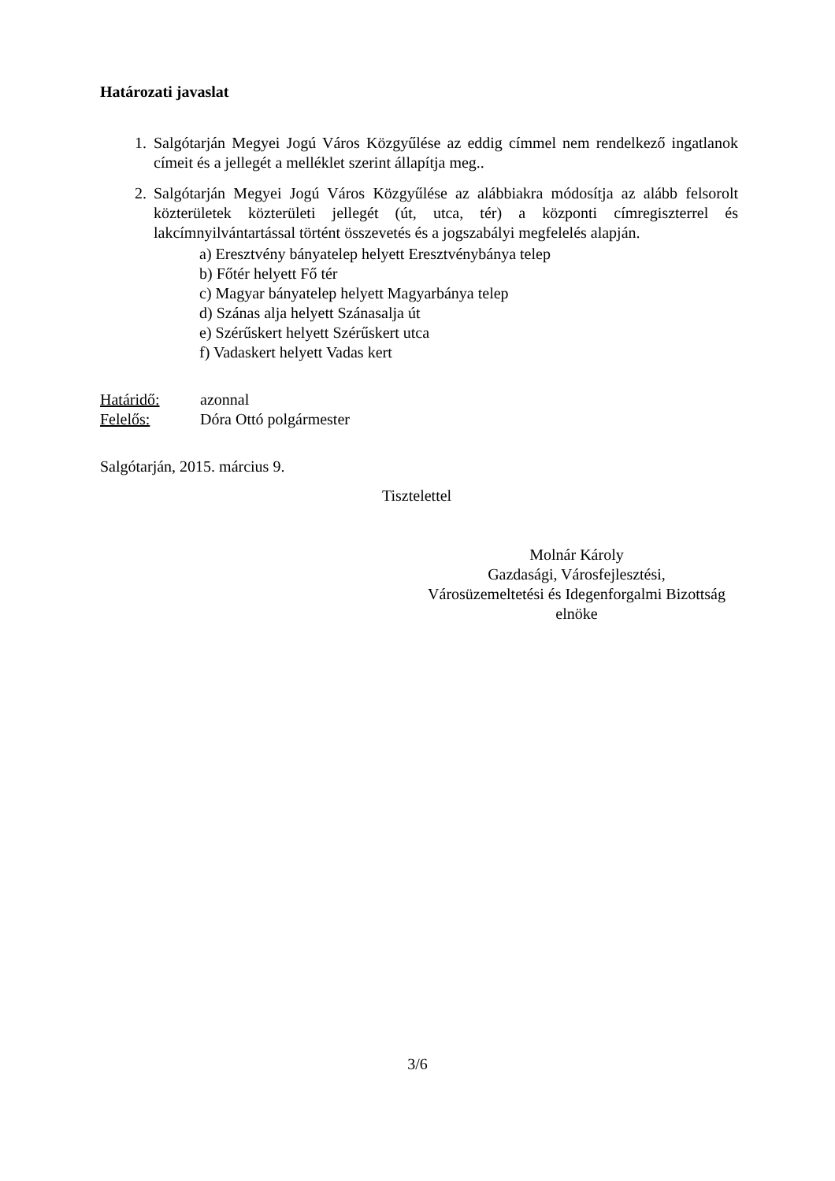Határozati javaslat
1. Salgótarján Megyei Jogú Város Közgyűlése az eddig címmel nem rendelkező ingatlanok címeit és a jellegét a melléklet szerint állapítja meg..
2. Salgótarján Megyei Jogú Város Közgyűlése az alábbiakra módosítja az alább felsorolt közterületek közterületi jellegét (út, utca, tér) a központi címregiszterrel és lakcímnyilvántartással történt összevetés és a jogszabályi megfelelés alapján.
a) Eresztvény bányatelep helyett Eresztvénybánya telep
b) Főtér helyett Fő tér
c) Magyar bányatelep helyett Magyarbánya telep
d) Szánas alja helyett Szánasalja út
e) Szérűskert helyett Szérűskert utca
f) Vadaskert helyett Vadas kert
Határidő: azonnal
Felelős: Dóra Ottó polgármester
Salgótarján, 2015. március 9.
Tisztelettel
Molnár Károly
Gazdasági, Városfejlesztési,
Városüzemeltetési és Idegenforgalmi Bizottság
elnöke
3/6